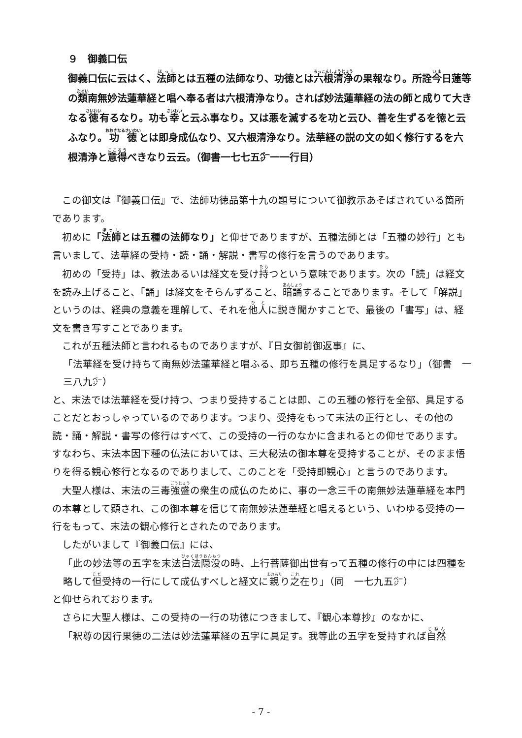９　御義口伝
御義口伝に云はく、法師とは五種の法師なり、功徳とは六根清浄の果報なり。所詮今日蓮等の類南無妙法蓮華経と唱へ奉る者は六根清浄なり。されば妙法蓮華経の法の師と成りて大きなる徳有るなり。功も幸と云ふ事なり。又は悪を滅するを功と云ひ、善を生ずるを徳と云ふなり。功徳とは即身成仏なり、又六根清浄なり。法華経の説の文の如く修行するを六根清浄と意得べきなり云云。（御書一七七五㌻一一行目）
この御文は『御義口伝』で、法師功徳品第十九の題号について御教示あそばされている箇所であります。
初めに「法師とは五種の法師なり」と仰せでありますが、五種法師とは「五種の妙行」とも言いまして、法華経の受持・読・誦・解説・書写の修行を言うのであります。
初めの「受持」は、教法あるいは経文を受け持つという意味であります。次の「読」は経文を読み上げること、「誦」は経文をそらんずること、暗誦することであります。そして「解説」というのは、経典の意義を理解して、それを他人に説き聞かすことで、最後の「書写」は、経文を書き写すことであります。
これが五種法師と言われるものでありますが、『日女御前御返事』に、
「法華経を受け持ちて南無妙法蓮華経と唱ふる、即ち五種の修行を具足するなり」（御書　一三八九㌻）
と、末法では法華経を受け持つ、つまり受持することは即、この五種の修行を全部、具足することだとおっしゃっているのであります。つまり、受持をもって末法の正行とし、その他の読・誦・解説・書写の修行はすべて、この受持の一行のなかに含まれるとの仰せであります。すなわち、末法本因下種の仏法においては、三大秘法の御本尊を受持することが、そのまま悟りを得る観心修行となるのでありまして、このことを「受持即観心」と言うのであります。
大聖人様は、末法の三毒強盛の衆生の成仏のために、事の一念三千の南無妙法蓮華経を本門の本尊として顕され、この御本尊を信じて南無妙法蓮華経と唱えるという、いわゆる受持の一行をもって、末法の観心修行とされたのであります。
したがいまして『御義口伝』には、
「此の妙法等の五字を末法白法隠没の時、上行菩薩御出世有って五種の修行の中には四種を略して但受持の一行にして成仏すべしと経文に親り之在り」（同　一七九五㌻）
と仰せられております。
さらに大聖人様は、この受持の一行の功徳につきまして、『観心本尊抄』のなかに、
「釈尊の因行果徳の二法は妙法蓮華経の五字に具足す。我等此の五字を受持すれば自然
- 7 -